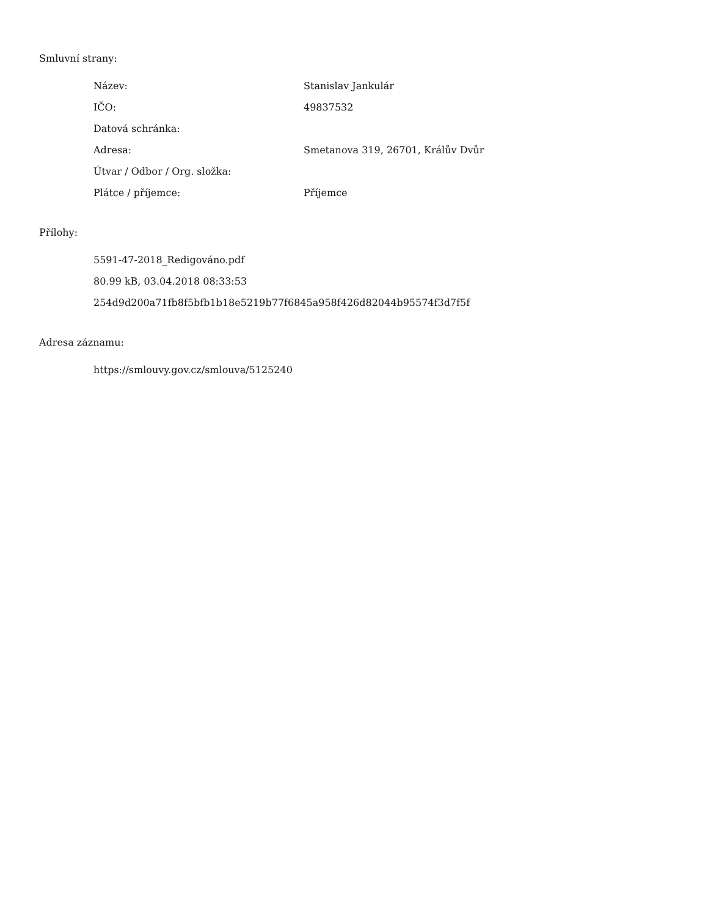Smluvní strany:
| Název: | Stanislav Jankulár |
| IČO: | 49837532 |
| Datová schránka: | |
| Adresa: | Smetanova 319, 26701, Králův Dvůr |
| Útvar / Odbor / Org. složka: | |
| Plátce / příjemce: | Příjemce |
Přílohy:
5591-47-2018_Redigováno.pdf
80.99 kB, 03.04.2018 08:33:53
254d9d200a71fb8f5bfb1b18e5219b77f6845a958f426d82044b95574f3d7f5f
Adresa záznamu:
https://smlouvy.gov.cz/smlouva/5125240